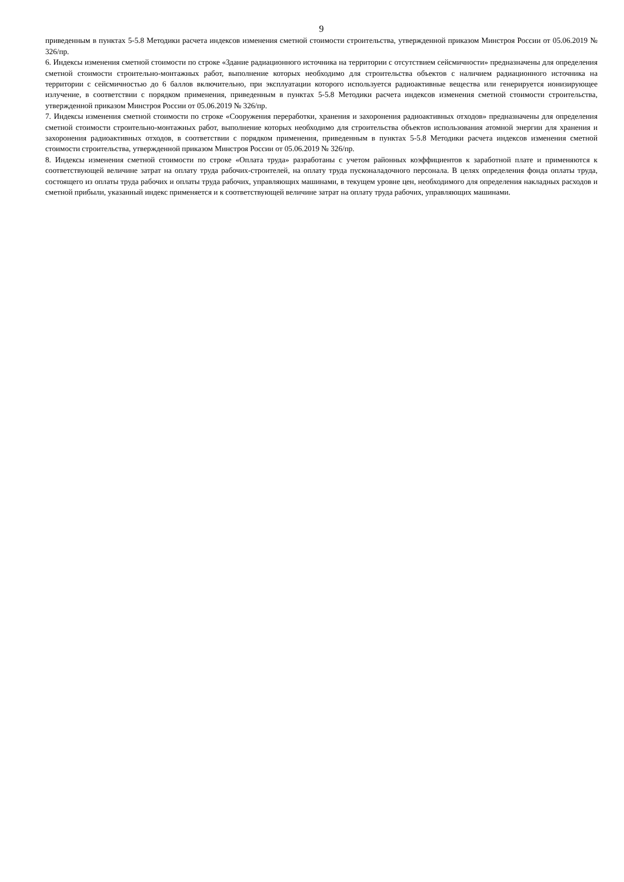9
приведенным в пунктах 5-5.8 Методики расчета индексов изменения сметной стоимости строительства, утвержденной приказом Минстроя России от 05.06.2019 № 326/пр.
6. Индексы изменения сметной стоимости по строке «Здание радиационного источника на территории с отсутствием сейсмичности» предназначены для определения сметной стоимости строительно-монтажных работ, выполнение которых необходимо для строительства объектов с наличием радиационного источника на территории с сейсмичностью до 6 баллов включительно, при эксплуатации которого используется радиоактивные вещества или генерируется ионизирующее излучение, в соответствии с порядком применения, приведенным в пунктах 5-5.8 Методики расчета индексов изменения сметной стоимости строительства, утвержденной приказом Минстроя России от 05.06.2019 № 326/пр.
7. Индексы изменения сметной стоимости по строке «Сооружения переработки, хранения и захоронения радиоактивных отходов» предназначены для определения сметной стоимости строительно-монтажных работ, выполнение которых необходимо для строительства объектов использования атомной энергии для хранения и захоронения радиоактивных отходов, в соответствии с порядком применения, приведенным в пунктах 5-5.8 Методики расчета индексов изменения сметной стоимости строительства, утвержденной приказом Минстроя России от 05.06.2019 № 326/пр.
8. Индексы изменения сметной стоимости по строке «Оплата труда» разработаны с учетом районных коэффициентов к заработной плате и применяются к соответствующей величине затрат на оплату труда рабочих-строителей, на оплату труда пусконаладочного персонала. В целях определения фонда оплаты труда, состоящего из оплаты труда рабочих и оплаты труда рабочих, управляющих машинами, в текущем уровне цен, необходимого для определения накладных расходов и сметной прибыли, указанный индекс применяется и к соответствующей величине затрат на оплату труда рабочих, управляющих машинами.